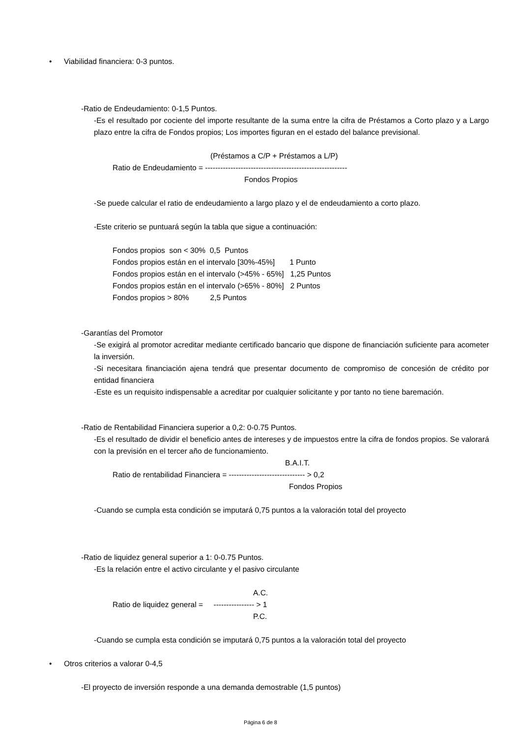• Viabilidad financiera: 0-3 puntos.
-Ratio de Endeudamiento: 0-1,5 Puntos.
-Es el resultado por cociente del importe resultante de la suma entre la cifra de Préstamos a Corto plazo y a Largo plazo entre la cifra de Fondos propios; Los importes figuran en el estado del balance previsional.
(Préstamos a C/P + Préstamos a L/P)
Ratio de Endeudamiento = --------------------------------------------------------
Fondos Propios
-Se puede calcular el ratio de endeudamiento a largo plazo y el de endeudamiento a corto plazo.
-Este criterio se puntuará según la tabla que sigue a continuación:
Fondos propios  son < 30%  0,5  Puntos
Fondos propios están en el intervalo [30%-45%]       1 Punto
Fondos propios están en el intervalo (>45% - 65%]   1,25 Puntos
Fondos propios están en el intervalo (>65% - 80%]   2 Puntos
Fondos propios > 80%          2,5 Puntos
-Garantías del Promotor
-Se exigirá al promotor acreditar mediante certificado bancario que dispone de financiación suficiente para acometer la inversión.
-Si necesitara financiación ajena tendrá que presentar documento de compromiso de concesión de crédito por entidad financiera
-Este es un requisito indispensable a acreditar por cualquier solicitante y por tanto no tiene baremación.
-Ratio de Rentabilidad Financiera superior a 0,2: 0-0.75 Puntos.
-Es el resultado de dividir el beneficio antes de intereses y de impuestos entre la cifra de fondos propios. Se valorará con la previsión en el tercer año de funcionamiento.
B.A.I.T.
Ratio de rentabilidad Financiera = ------------------------------ > 0,2
Fondos Propios
-Cuando se cumpla esta condición se imputará 0,75 puntos a la valoración total del proyecto
-Ratio de liquidez general superior a 1: 0-0.75 Puntos.
-Es la relación entre el activo circulante y el pasivo circulante
A.C.
Ratio de liquidez general =     ---------------- > 1
P.C.
-Cuando se cumpla esta condición se imputará 0,75 puntos a la valoración total del proyecto
• Otros criterios a valorar 0-4,5
-El proyecto de inversión responde a una demanda demostrable (1,5 puntos)
Página 6 de 8